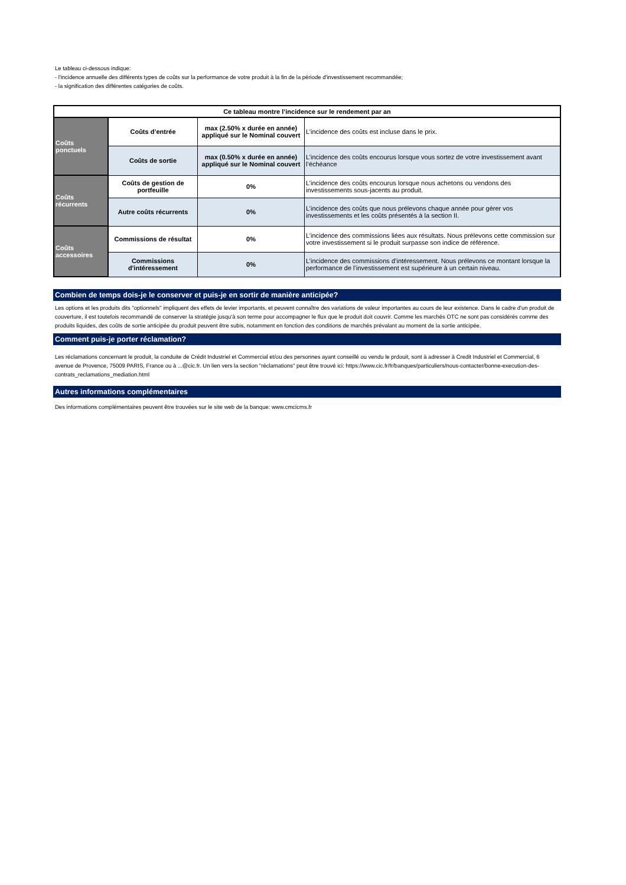Le tableau ci-dessous indique:
- l'incidence annuelle des différents types de coûts sur la performance de votre produit à la fin de la période d'investissement recommandée;
- la signification des différentes catégories de coûts.
| Ce tableau montre l’incidence sur le rendement par an | | | |
| --- | --- | --- | --- |
| Coûts ponctuels | Coûts d’entrée | max (2.50% x durée en année) appliqué sur le Nominal couvert | L’incidence des coûts est incluse dans le prix. |
| | Coûts de sortie | max (0.50% x durée en année) appliqué sur le Nominal couvert | L’incidence des coûts encourus lorsque vous sortez de votre investissement avant l’échéance |
| Coûts récurrents | Coûts de gestion de portfeuille | 0% | L’incidence des coûts encourus lorsque nous achetons ou vendons des investissements sous-jacents au produit. |
| | Autre coûts récurrents | 0% | L’incidence des coûts que nous prélevons chaque année pour gérer vos investissements et les coûts présentés à la section II. |
| Coûts accessoires | Commissions de résultat | 0% | L’incidence des commissions liées aux résultats. Nous prélevons cette commission sur votre investissement si le produit surpasse son indice de référence. |
| | Commissions d'intéressement | 0% | L’incidence des commissions d’intéressement. Nous prélevons ce montant lorsque la performance de l’investissement est supérieure à un certain niveau. |
Combien de temps dois-je le conserver et puis-je en sortir de manière anticipée?
Les options et les produits dits "optionnels" impliquent des effets de levier importants, et peuvent connaître des variations de valeur importantes au cours de leur existence. Dans le cadre d'un produit de couverture, il est toutefois recommandé de conserver la stratégie jusqu'à son terme pour accompagner le flux que le produit doit couvrir. Comme les marchés OTC ne sont pas considérés comme des produits liquides, des coûts de sortie anticipée du produit peuvent être subis, notamment en fonction des conditions de marchés prévalant au moment de la sortie anticipée.
Comment puis-je porter réclamation?
Les réclamations concernant le produit, la conduite de Crédit Industriel et Commercial et/ou des personnes ayant conseillé ou vendu le prdouit, sont à adresser à Credit Industriel et Commercial, 6 avenue de Provence, 75009 PARIS, France ou à ...@cic.fr. Un lien vers la section "réclamations" peut être trouvé ici: https://www.cic.fr/fr/banques/particuliers/nous-contacter/bonne-execution-des-contrats_reclamations_mediation.html
Autres informations complémentaires
Des informations complémentaires peuvent être trouvées sur le site web de la banque: www.cmcicms.fr